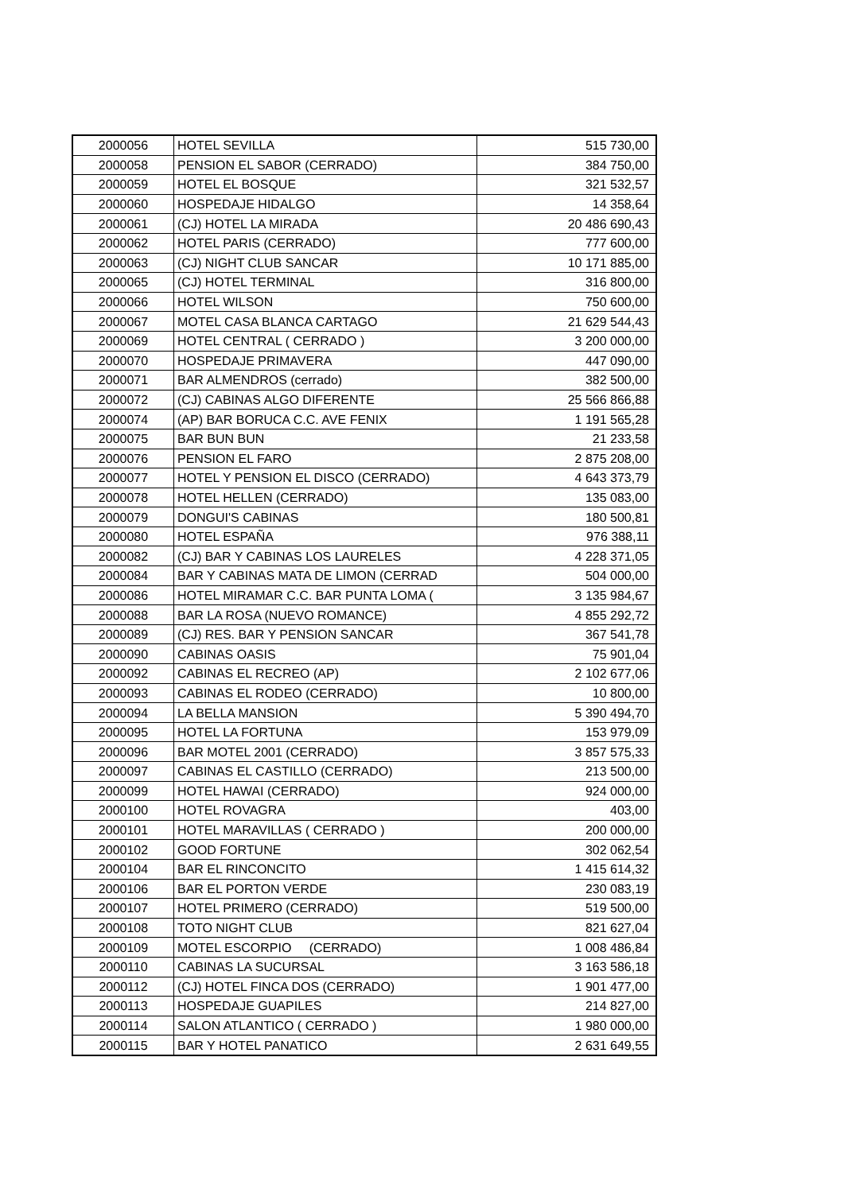| 2000056 | HOTEL SEVILLA | 515 730,00 |
| 2000058 | PENSION EL SABOR (CERRADO) | 384 750,00 |
| 2000059 | HOTEL EL BOSQUE | 321 532,57 |
| 2000060 | HOSPEDAJE HIDALGO | 14 358,64 |
| 2000061 | (CJ) HOTEL LA MIRADA | 20 486 690,43 |
| 2000062 | HOTEL PARIS (CERRADO) | 777 600,00 |
| 2000063 | (CJ) NIGHT CLUB SANCAR | 10 171 885,00 |
| 2000065 | (CJ) HOTEL TERMINAL | 316 800,00 |
| 2000066 | HOTEL WILSON | 750 600,00 |
| 2000067 | MOTEL CASA BLANCA CARTAGO | 21 629 544,43 |
| 2000069 | HOTEL CENTRAL ( CERRADO ) | 3 200 000,00 |
| 2000070 | HOSPEDAJE PRIMAVERA | 447 090,00 |
| 2000071 | BAR ALMENDROS (cerrado) | 382 500,00 |
| 2000072 | (CJ) CABINAS ALGO DIFERENTE | 25 566 866,88 |
| 2000074 | (AP) BAR BORUCA C.C. AVE FENIX | 1 191 565,28 |
| 2000075 | BAR BUN BUN | 21 233,58 |
| 2000076 | PENSION EL FARO | 2 875 208,00 |
| 2000077 | HOTEL Y PENSION EL DISCO (CERRADO) | 4 643 373,79 |
| 2000078 | HOTEL HELLEN (CERRADO) | 135 083,00 |
| 2000079 | DONGUI'S CABINAS | 180 500,81 |
| 2000080 | HOTEL ESPAÑA | 976 388,11 |
| 2000082 | (CJ) BAR Y CABINAS LOS LAURELES | 4 228 371,05 |
| 2000084 | BAR Y CABINAS MATA DE LIMON (CERRAD | 504 000,00 |
| 2000086 | HOTEL MIRAMAR C.C. BAR PUNTA LOMA ( | 3 135 984,67 |
| 2000088 | BAR LA ROSA (NUEVO ROMANCE) | 4 855 292,72 |
| 2000089 | (CJ) RES. BAR Y PENSION SANCAR | 367 541,78 |
| 2000090 | CABINAS OASIS | 75 901,04 |
| 2000092 | CABINAS EL RECREO (AP) | 2 102 677,06 |
| 2000093 | CABINAS EL RODEO (CERRADO) | 10 800,00 |
| 2000094 | LA BELLA MANSION | 5 390 494,70 |
| 2000095 | HOTEL LA FORTUNA | 153 979,09 |
| 2000096 | BAR MOTEL 2001 (CERRADO) | 3 857 575,33 |
| 2000097 | CABINAS EL CASTILLO (CERRADO) | 213 500,00 |
| 2000099 | HOTEL HAWAI (CERRADO) | 924 000,00 |
| 2000100 | HOTEL ROVAGRA | 403,00 |
| 2000101 | HOTEL MARAVILLAS ( CERRADO ) | 200 000,00 |
| 2000102 | GOOD FORTUNE | 302 062,54 |
| 2000104 | BAR EL RINCONCITO | 1 415 614,32 |
| 2000106 | BAR EL PORTON VERDE | 230 083,19 |
| 2000107 | HOTEL PRIMERO (CERRADO) | 519 500,00 |
| 2000108 | TOTO NIGHT CLUB | 821 627,04 |
| 2000109 | MOTEL ESCORPIO (CERRADO) | 1 008 486,84 |
| 2000110 | CABINAS LA SUCURSAL | 3 163 586,18 |
| 2000112 | (CJ) HOTEL FINCA DOS (CERRADO) | 1 901 477,00 |
| 2000113 | HOSPEDAJE GUAPILES | 214 827,00 |
| 2000114 | SALON ATLANTICO ( CERRADO ) | 1 980 000,00 |
| 2000115 | BAR Y HOTEL PANATICO | 2 631 649,55 |